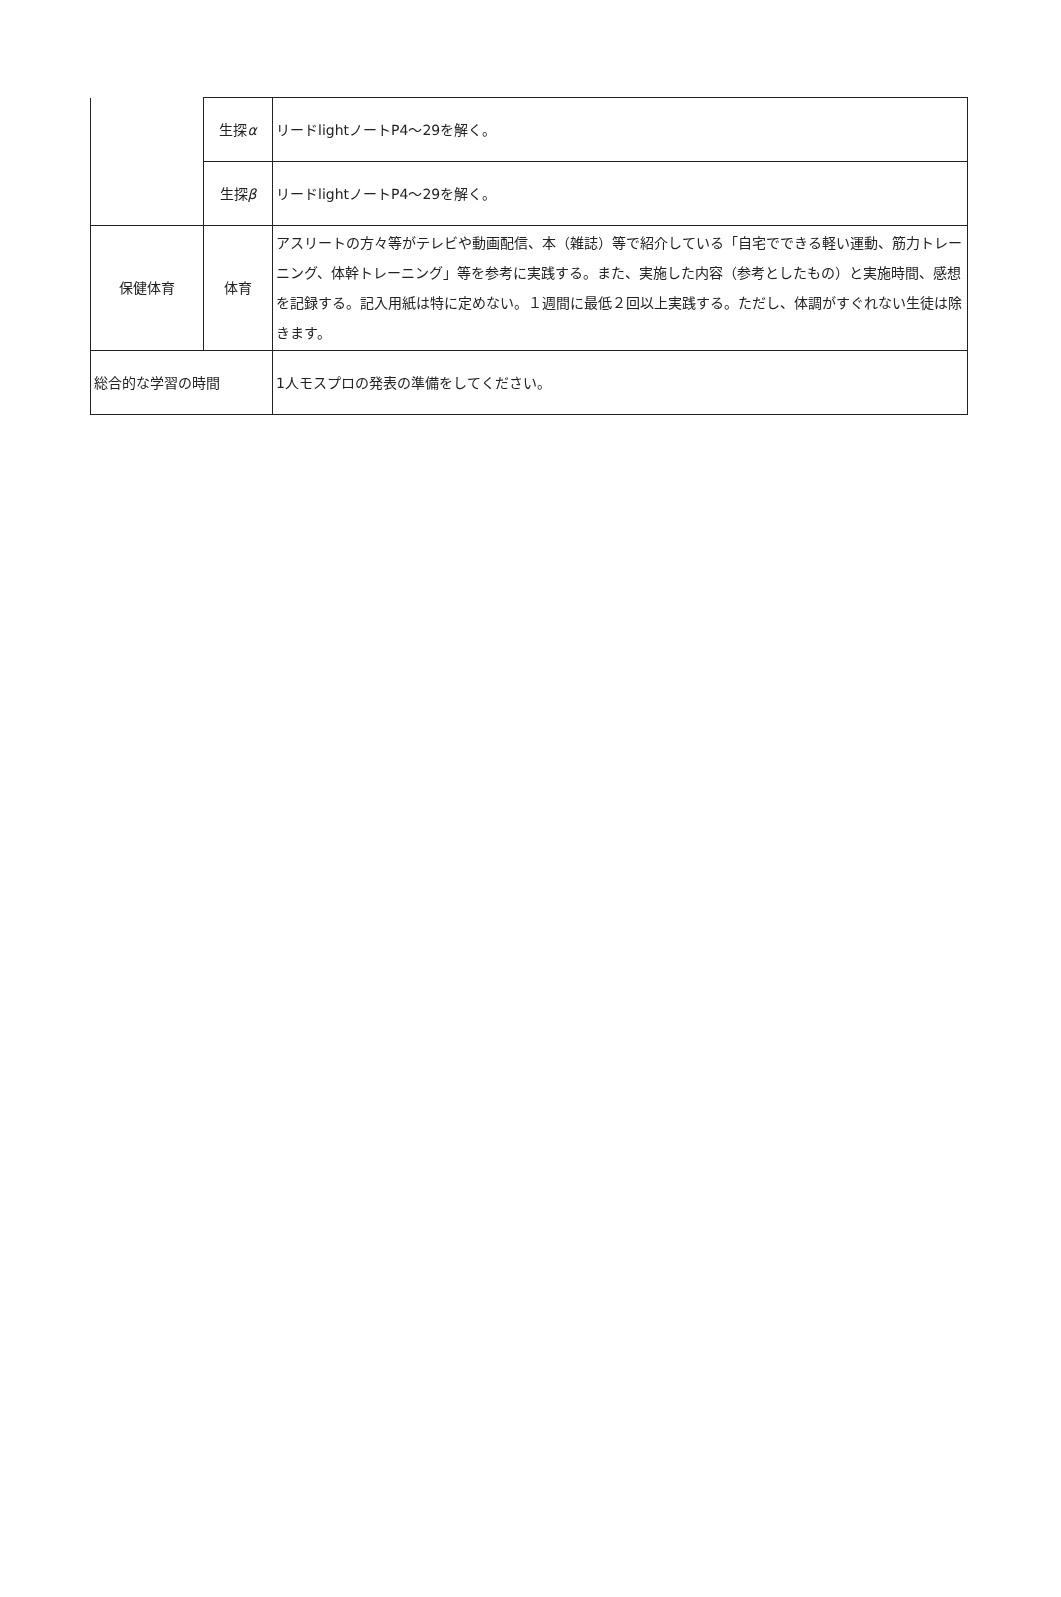| | 生探 α | リードlightノートP4～29を解く。 |
| | 生探 β | リードlightノートP4～29を解く。 |
| 保健体育 | 体育 | アスリートの方々等がテレビや動画配信、本（雑誌）等で紹介している「自宅でできる軽い運動、筋力トレーニング、体幹トレーニング」等を参考に実践する。また、実施した内容（参考としたもの）と実施時間、感想を記録する。記入用紙は特に定めない。１週間に最低２回以上実践する。ただし、体調がすぐれない生徒は除きます。 |
| 総合的な学習の時間 | | 1人モスプロの発表の準備をしてください。 |